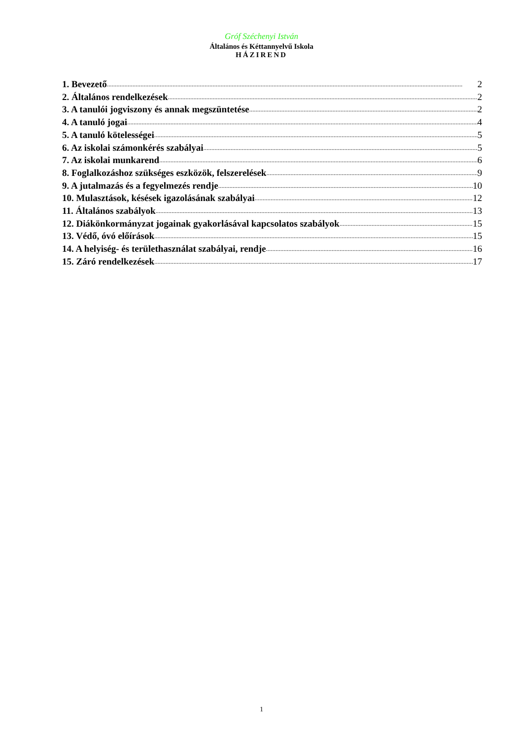Gróf Széchenyi István
Általános és Kéttannyelvű Iskola
HÁZIREND
1. Bevezető 2
2. Általános rendelkezések 2
3. A tanulói jogviszony és annak megszüntetése 2
4. A tanuló jogai 4
5. A tanuló kötelességei 5
6. Az iskolai számonkérés szabályai 5
7. Az iskolai munkarend 6
8. Foglalkozáshoz szükséges eszközök, felszerelések 9
9. A jutalmazás és a fegyelmezés rendje 10
10. Mulasztások, késések igazolásának szabályai 12
11. Általános szabályok 13
12. Diákönkormányzat jogainak gyakorlásával kapcsolatos szabályok 15
13. Védő, óvó előírások 15
14. A helyiség- és területhasználat szabályai, rendje 16
15. Záró rendelkezések 17
1